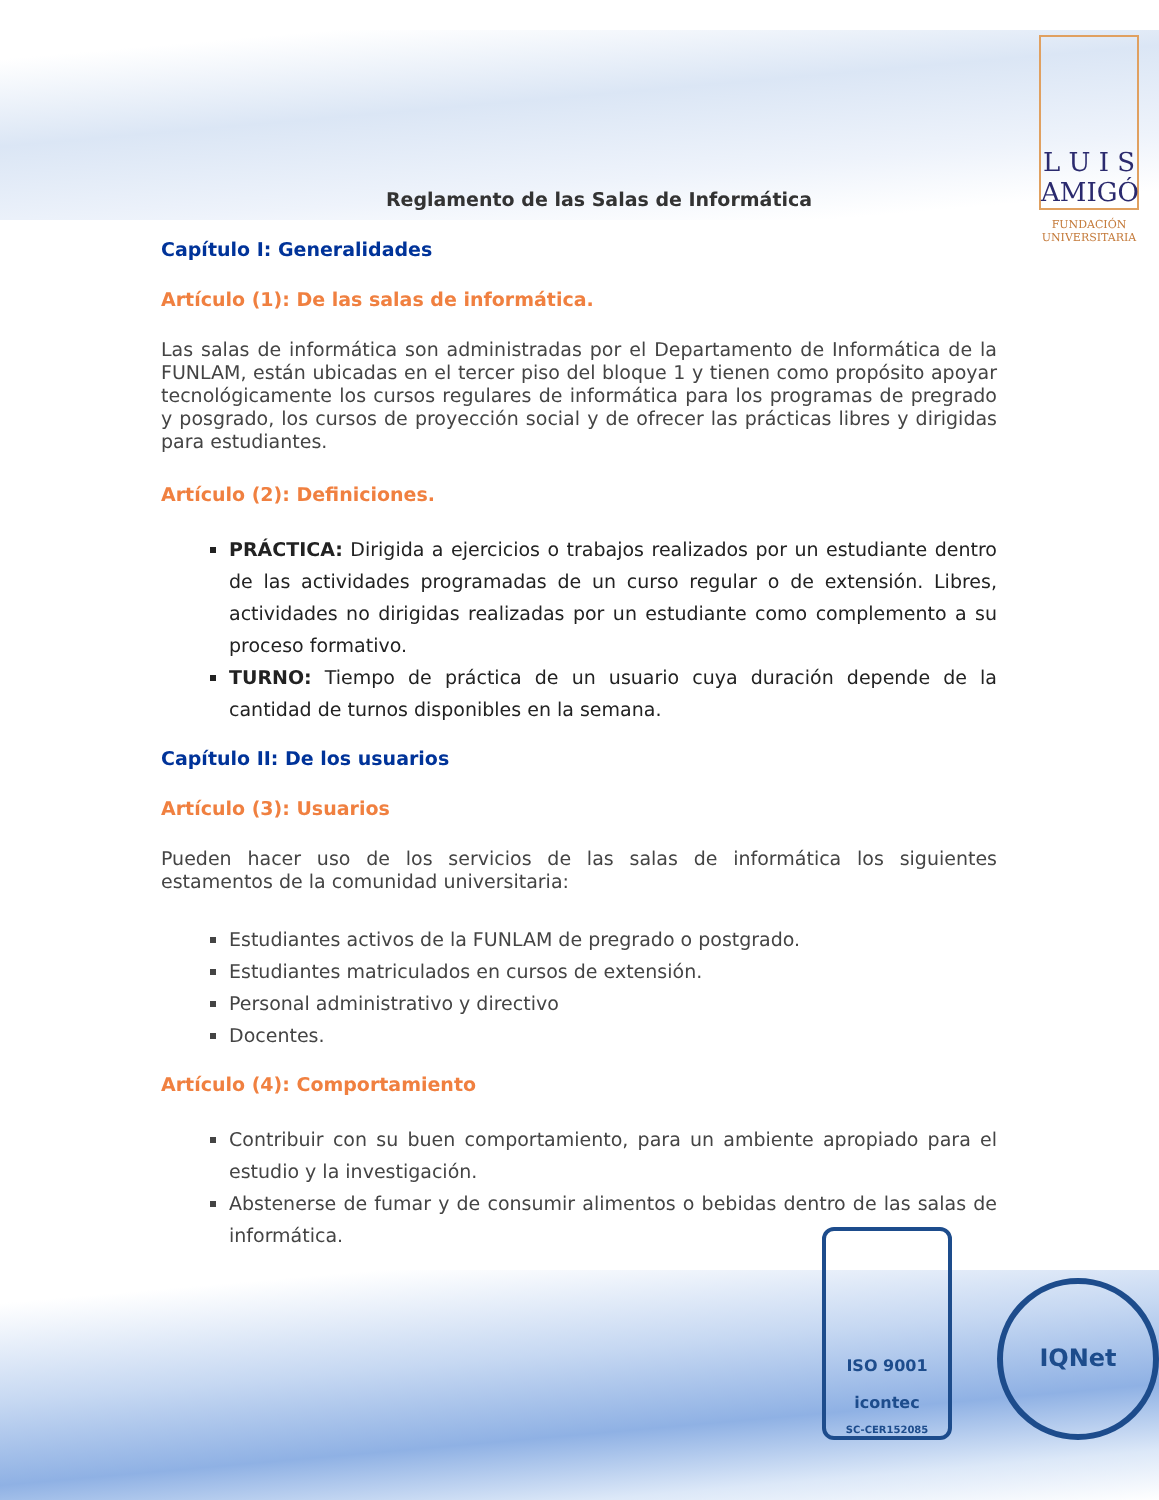L U I S
AMIGÓ
FUNDACIÓN
UNIVERSITARIA
ISO 9001
icontec
SC-CER152085
IQNet
Reglamento de las Salas de Informática
Capítulo I: Generalidades
Artículo (1): De las salas de informática.
Las salas de informática son administradas por el Departamento de Informática de la FUNLAM, están ubicadas en el tercer piso del bloque 1 y tienen como propósito apoyar tecnológicamente los cursos regulares de informática para los programas de pregrado y posgrado, los cursos de proyección social y de ofrecer las prácticas libres y dirigidas para estudiantes.
Artículo (2): Definiciones.
PRÁCTICA: Dirigida a ejercicios o trabajos realizados por un estudiante dentro de las actividades programadas de un curso regular o de extensión. Libres, actividades no dirigidas realizadas por un estudiante como complemento a su proceso formativo.
TURNO: Tiempo de práctica de un usuario cuya duración depende de la cantidad de turnos disponibles en la semana.
Capítulo II: De los usuarios
Artículo (3): Usuarios
Pueden hacer uso de los servicios de las salas de informática los siguientes estamentos de la comunidad universitaria:
Estudiantes activos de la FUNLAM de pregrado o postgrado.
Estudiantes matriculados en cursos de extensión.
Personal administrativo y directivo
Docentes.
Artículo (4): Comportamiento
Contribuir con su buen comportamiento, para un ambiente apropiado para el estudio y la investigación.
Abstenerse de fumar y de consumir alimentos o bebidas dentro de las salas de informática.